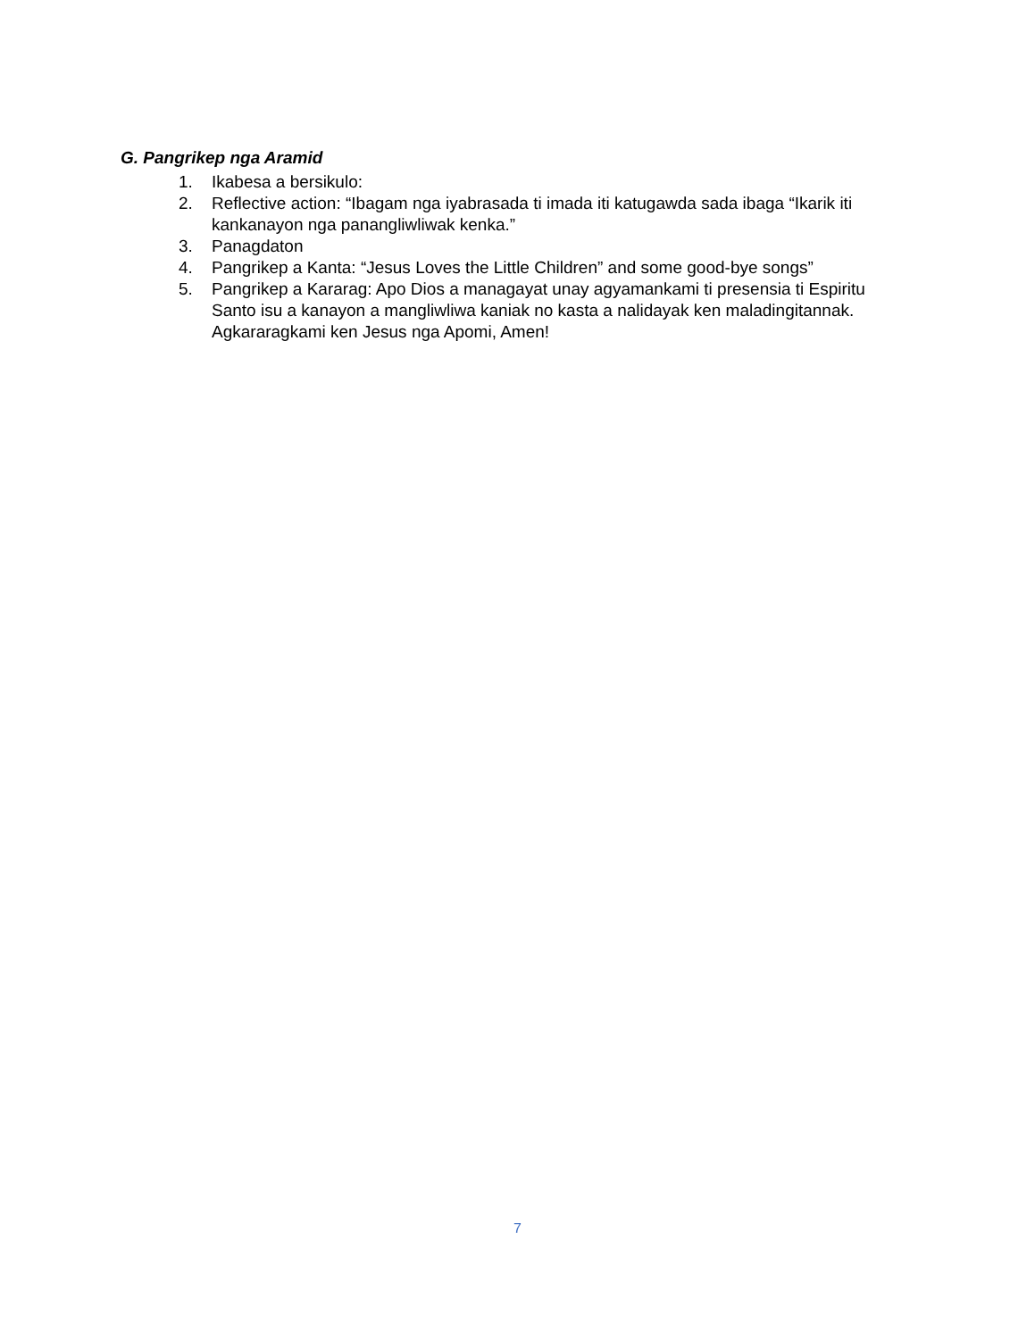G. Pangrikep nga Aramid
1. Ikabesa a bersikulo:
2. Reflective action: “Ibagam nga iyabrasada ti imada iti katugawda sada ibaga “Ikarik iti kankanayon nga panangliwliwak kenka.”
3. Panagdaton
4. Pangrikep a Kanta: “Jesus Loves the Little Children” and some good-bye songs”
5. Pangrikep a Kararag: Apo Dios a managayat unay agyamankami ti presensia ti Espiritu Santo isu a kanayon a mangliwliwa kaniak no kasta a nalidayak ken maladingitannak. Agkararagkami ken Jesus nga Apomi, Amen!
7